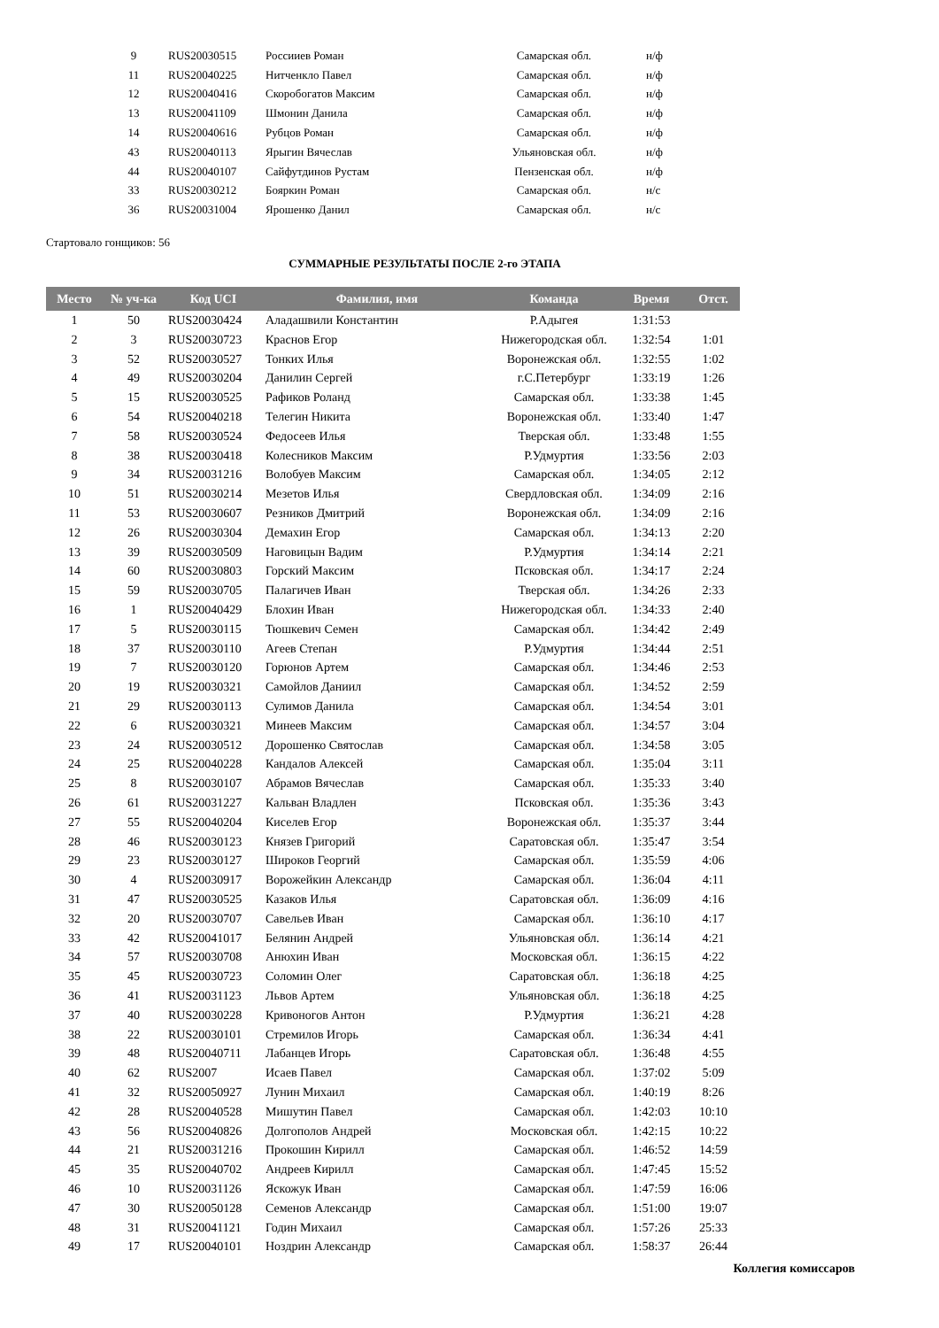| | 9 | RUS20030515 | Россииев Роман | Самарская обл. | н/ф |
| | 11 | RUS20040225 | Нитченкло Павел | Самарская обл. | н/ф |
| | 12 | RUS20040416 | Скоробогатов Максим | Самарская обл. | н/ф |
| | 13 | RUS20041109 | Шмонин Данила | Самарская обл. | н/ф |
| | 14 | RUS20040616 | Рубцов Роман | Самарская обл. | н/ф |
| | 43 | RUS20040113 | Ярыгин Вячеслав | Ульяновская обл. | н/ф |
| | 44 | RUS20040107 | Сайфутдинов Рустам | Пензенская обл. | н/ф |
| | 33 | RUS20030212 | Бояркин Роман | Самарская обл. | н/с |
| | 36 | RUS20031004 | Ярошенко Данил | Самарская обл. | н/с |
Стартовало гонщиков: 56
СУММАРНЫЕ РЕЗУЛЬТАТЫ ПОСЛЕ 2-го ЭТАПА
| Место | № уч-ка | Код UCI | Фамилия, имя | Команда | Время | Отст. |
| --- | --- | --- | --- | --- | --- | --- |
| 1 | 50 | RUS20030424 | Аладашвили Константин | Р.Адыгея | 1:31:53 | |
| 2 | 3 | RUS20030723 | Краснов Егор | Нижегородская обл. | 1:32:54 | 1:01 |
| 3 | 52 | RUS20030527 | Тонких Илья | Воронежская обл. | 1:32:55 | 1:02 |
| 4 | 49 | RUS20030204 | Данилин Сергей | г.С.Петербург | 1:33:19 | 1:26 |
| 5 | 15 | RUS20030525 | Рафиков Роланд | Самарская обл. | 1:33:38 | 1:45 |
| 6 | 54 | RUS20040218 | Телегин Никита | Воронежская обл. | 1:33:40 | 1:47 |
| 7 | 58 | RUS20030524 | Федосеев Илья | Тверская обл. | 1:33:48 | 1:55 |
| 8 | 38 | RUS20030418 | Колесников Максим | Р.Удмуртия | 1:33:56 | 2:03 |
| 9 | 34 | RUS20031216 | Волобуев Максим | Самарская обл. | 1:34:05 | 2:12 |
| 10 | 51 | RUS20030214 | Мезетов Илья | Свердловская обл. | 1:34:09 | 2:16 |
| 11 | 53 | RUS20030607 | Резников Дмитрий | Воронежская обл. | 1:34:09 | 2:16 |
| 12 | 26 | RUS20030304 | Демахин Егор | Самарская обл. | 1:34:13 | 2:20 |
| 13 | 39 | RUS20030509 | Наговицын Вадим | Р.Удмуртия | 1:34:14 | 2:21 |
| 14 | 60 | RUS20030803 | Горский Максим | Псковская обл. | 1:34:17 | 2:24 |
| 15 | 59 | RUS20030705 | Палагичев Иван | Тверская обл. | 1:34:26 | 2:33 |
| 16 | 1 | RUS20040429 | Блохин Иван | Нижегородская обл. | 1:34:33 | 2:40 |
| 17 | 5 | RUS20030115 | Тюшкевич Семен | Самарская обл. | 1:34:42 | 2:49 |
| 18 | 37 | RUS20030110 | Агеев Степан | Р.Удмуртия | 1:34:44 | 2:51 |
| 19 | 7 | RUS20030120 | Горюнов Артем | Самарская обл. | 1:34:46 | 2:53 |
| 20 | 19 | RUS20030321 | Самойлов Даниил | Самарская обл. | 1:34:52 | 2:59 |
| 21 | 29 | RUS20030113 | Сулимов Данила | Самарская обл. | 1:34:54 | 3:01 |
| 22 | 6 | RUS20030321 | Минеев Максим | Самарская обл. | 1:34:57 | 3:04 |
| 23 | 24 | RUS20030512 | Дорошенко Святослав | Самарская обл. | 1:34:58 | 3:05 |
| 24 | 25 | RUS20040228 | Кандалов Алексей | Самарская обл. | 1:35:04 | 3:11 |
| 25 | 8 | RUS20030107 | Абрамов Вячеслав | Самарская обл. | 1:35:33 | 3:40 |
| 26 | 61 | RUS20031227 | Кальван Владлен | Псковская обл. | 1:35:36 | 3:43 |
| 27 | 55 | RUS20040204 | Киселев Егор | Воронежская обл. | 1:35:37 | 3:44 |
| 28 | 46 | RUS20030123 | Князев Григорий | Саратовская обл. | 1:35:47 | 3:54 |
| 29 | 23 | RUS20030127 | Широков Георгий | Самарская обл. | 1:35:59 | 4:06 |
| 30 | 4 | RUS20030917 | Ворожейкин Александр | Самарская обл. | 1:36:04 | 4:11 |
| 31 | 47 | RUS20030525 | Казаков Илья | Саратовская обл. | 1:36:09 | 4:16 |
| 32 | 20 | RUS20030707 | Савельев Иван | Самарская обл. | 1:36:10 | 4:17 |
| 33 | 42 | RUS20041017 | Белянин Андрей | Ульяновская обл. | 1:36:14 | 4:21 |
| 34 | 57 | RUS20030708 | Анюхин Иван | Московская обл. | 1:36:15 | 4:22 |
| 35 | 45 | RUS20030723 | Соломин Олег | Саратовская обл. | 1:36:18 | 4:25 |
| 36 | 41 | RUS20031123 | Львов Артем | Ульяновская обл. | 1:36:18 | 4:25 |
| 37 | 40 | RUS20030228 | Кривоногов Антон | Р.Удмуртия | 1:36:21 | 4:28 |
| 38 | 22 | RUS20030101 | Стремилов Игорь | Самарская обл. | 1:36:34 | 4:41 |
| 39 | 48 | RUS20040711 | Лабанцев Игорь | Саратовская обл. | 1:36:48 | 4:55 |
| 40 | 62 | RUS2007 | Исаев Павел | Самарская обл. | 1:37:02 | 5:09 |
| 41 | 32 | RUS20050927 | Лунин Михаил | Самарская обл. | 1:40:19 | 8:26 |
| 42 | 28 | RUS20040528 | Мишутин Павел | Самарская обл. | 1:42:03 | 10:10 |
| 43 | 56 | RUS20040826 | Долгополов Андрей | Московская обл. | 1:42:15 | 10:22 |
| 44 | 21 | RUS20031216 | Прокошин Кирилл | Самарская обл. | 1:46:52 | 14:59 |
| 45 | 35 | RUS20040702 | Андреев Кирилл | Самарская обл. | 1:47:45 | 15:52 |
| 46 | 10 | RUS20031126 | Яскожук Иван | Самарская обл. | 1:47:59 | 16:06 |
| 47 | 30 | RUS20050128 | Семенов Александр | Самарская обл. | 1:51:00 | 19:07 |
| 48 | 31 | RUS20041121 | Годин Михаил | Самарская обл. | 1:57:26 | 25:33 |
| 49 | 17 | RUS20040101 | Ноздрин Александр | Самарская обл. | 1:58:37 | 26:44 |
Коллегия комиссаров